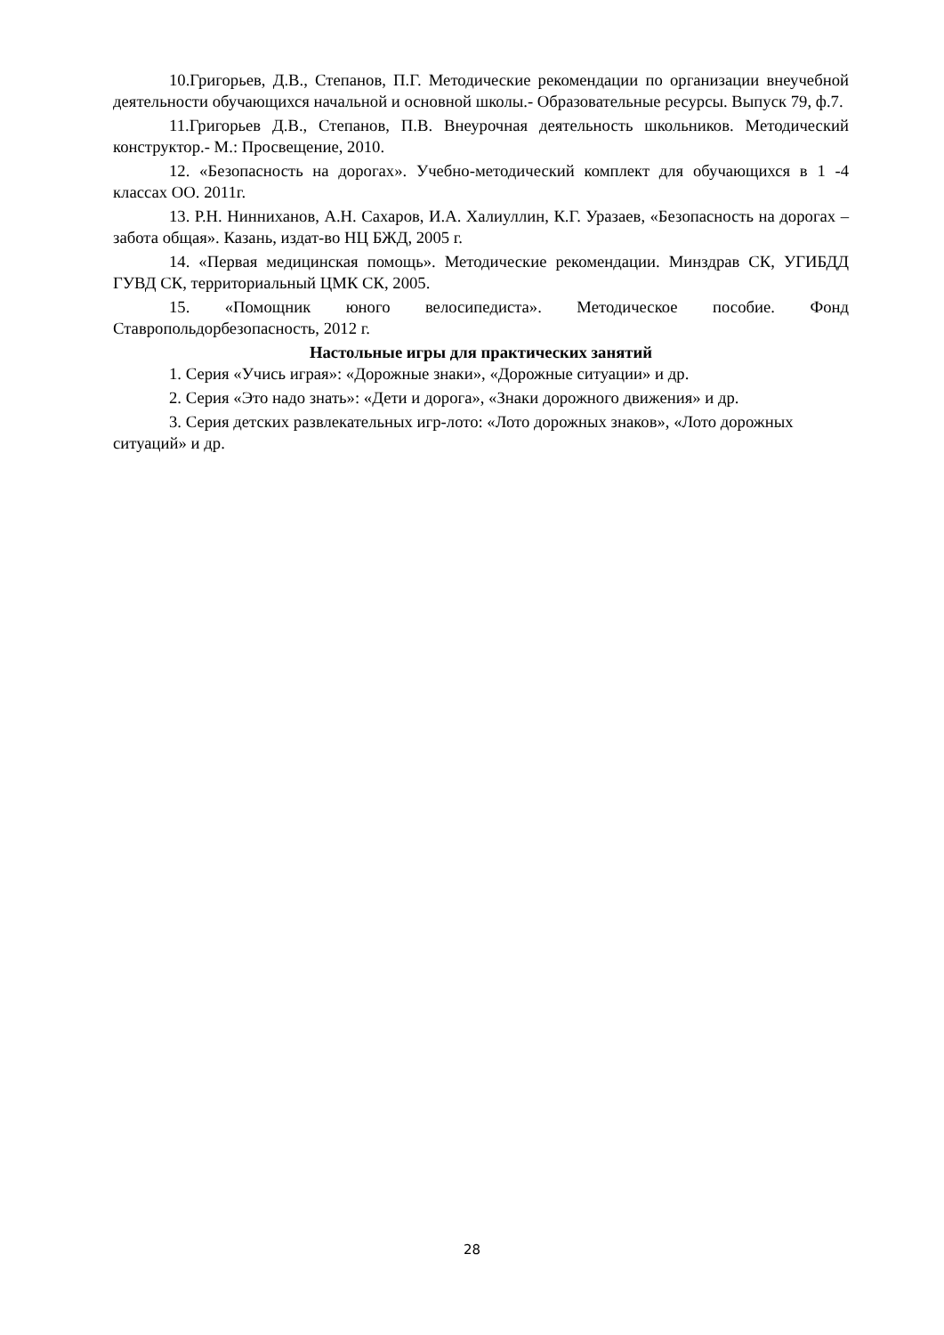10.Григорьев, Д.В., Степанов, П.Г. Методические рекомендации по организации внеучебной деятельности обучающихся начальной и основной школы.- Образовательные ресурсы. Выпуск 79, ф.7.
11.Григорьев Д.В., Степанов, П.В. Внеурочная деятельность школьников. Методический конструктор.- М.: Просвещение, 2010.
12. «Безопасность на дорогах». Учебно-методический комплект для обучающихся в 1 -4 классах ОО. 2011г.
13. Р.Н. Нинниханов, А.Н. Сахаров, И.А. Халиуллин, К.Г. Уразаев, «Безопасность на дорогах – забота общая». Казань, издат-во НЦ БЖД, 2005 г.
14. «Первая медицинская помощь». Методические рекомендации. Минздрав СК, УГИБДД ГУВД СК, территориальный ЦМК СК, 2005.
15. «Помощник юного велосипедиста». Методическое пособие. Фонд Ставропольдорбезопасность, 2012 г.
Настольные игры для практических занятий
1. Серия «Учись играя»: «Дорожные знаки», «Дорожные ситуации» и др.
2. Серия «Это надо знать»: «Дети и дорога», «Знаки дорожного движения» и др.
3. Серия детских развлекательных игр-лото: «Лото дорожных знаков», «Лото дорожных ситуаций» и др.
28